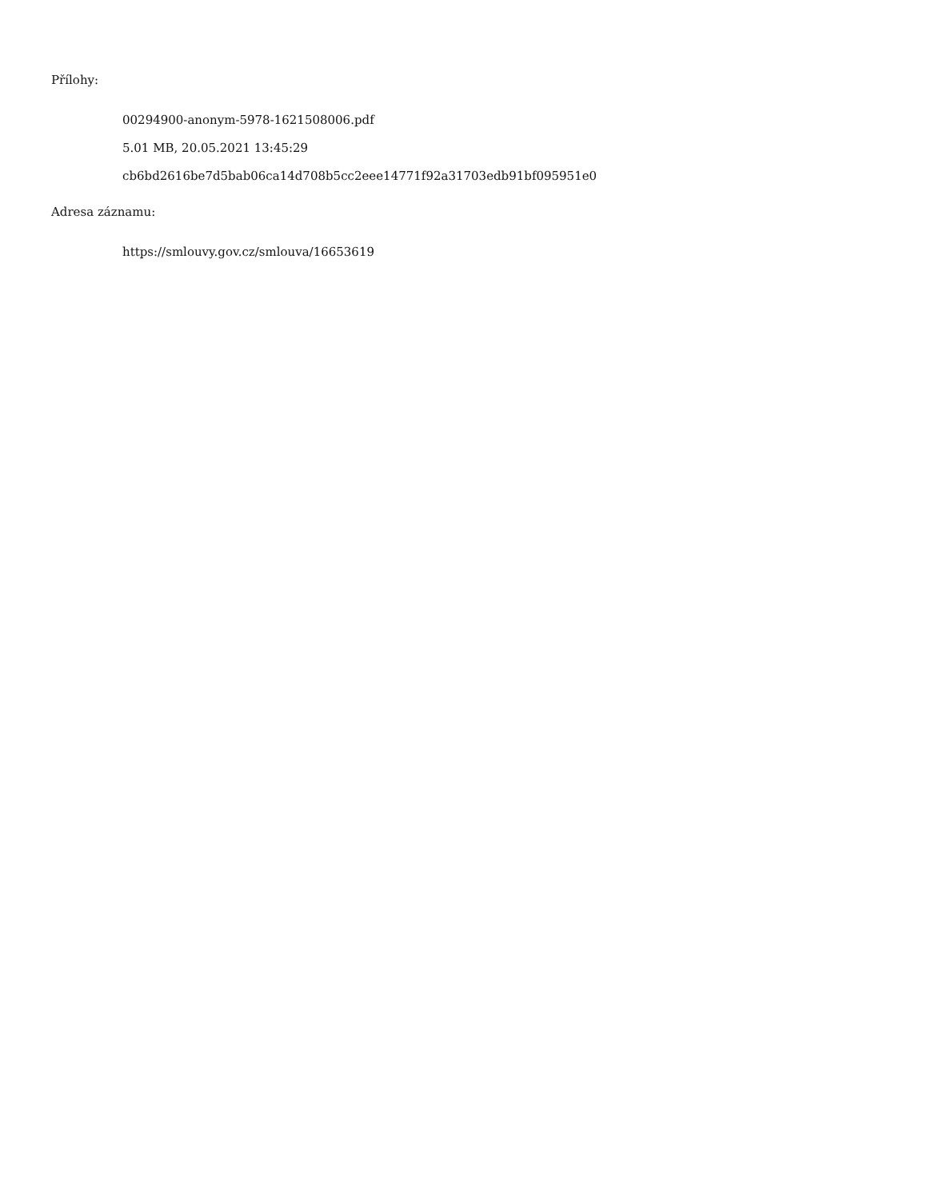Přílohy:
00294900-anonym-5978-1621508006.pdf
5.01 MB, 20.05.2021 13:45:29
cb6bd2616be7d5bab06ca14d708b5cc2eee14771f92a31703edb91bf095951e0
Adresa záznamu:
https://smlouvy.gov.cz/smlouva/16653619